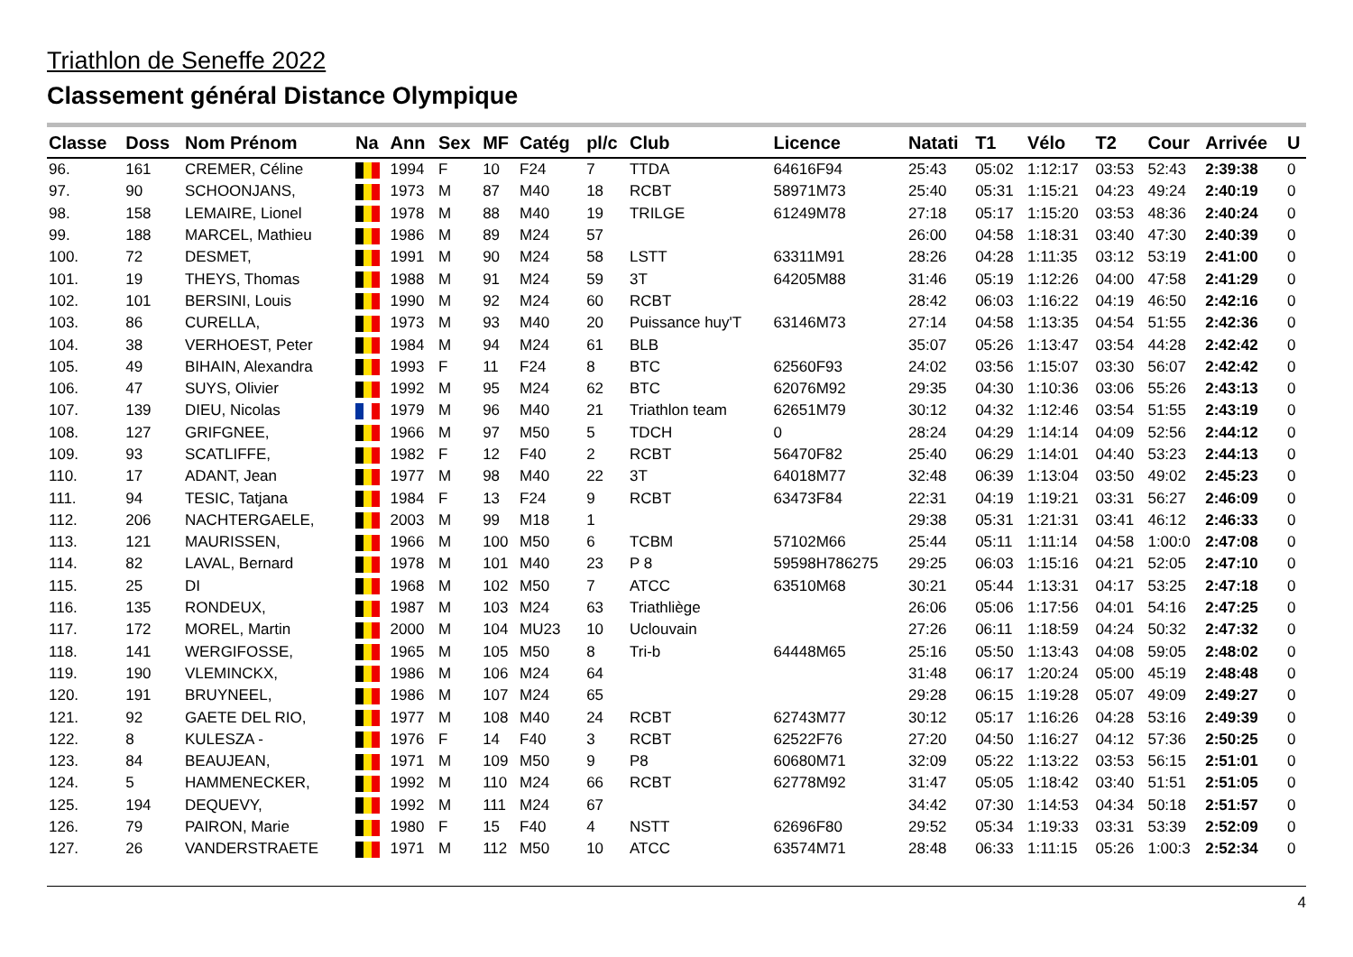Triathlon de Seneffe 2022
Classement général Distance Olympique
| Classe | Doss | Nom Prénom | Na | Ann | Sex | MF | Catég | pl/c | Club | Licence | Natati | T1 | Vélo | T2 | Cour | Arrivée | U |
| --- | --- | --- | --- | --- | --- | --- | --- | --- | --- | --- | --- | --- | --- | --- | --- | --- | --- |
| 96. | 161 | CREMER, Céline | | 1994 | F | 10 | F24 | 7 | TTDA | 64616F94 | 25:43 | 05:02 | 1:12:17 | 03:53 | 52:43 | 2:39:38 | 0 |
| 97. | 90 | SCHOONJANS, | | 1973 | M | 87 | M40 | 18 | RCBT | 58971M73 | 25:40 | 05:31 | 1:15:21 | 04:23 | 49:24 | 2:40:19 | 0 |
| 98. | 158 | LEMAIRE, Lionel | | 1978 | M | 88 | M40 | 19 | TRILGE | 61249M78 | 27:18 | 05:17 | 1:15:20 | 03:53 | 48:36 | 2:40:24 | 0 |
| 99. | 188 | MARCEL, Mathieu | | 1986 | M | 89 | M24 | 57 | | | 26:00 | 04:58 | 1:18:31 | 03:40 | 47:30 | 2:40:39 | 0 |
| 100. | 72 | DESMET, | | 1991 | M | 90 | M24 | 58 | LSTT | 63311M91 | 28:26 | 04:28 | 1:11:35 | 03:12 | 53:19 | 2:41:00 | 0 |
| 101. | 19 | THEYS, Thomas | | 1988 | M | 91 | M24 | 59 | 3T | 64205M88 | 31:46 | 05:19 | 1:12:26 | 04:00 | 47:58 | 2:41:29 | 0 |
| 102. | 101 | BERSINI, Louis | | 1990 | M | 92 | M24 | 60 | RCBT | | 28:42 | 06:03 | 1:16:22 | 04:19 | 46:50 | 2:42:16 | 0 |
| 103. | 86 | CURELLA, | | 1973 | M | 93 | M40 | 20 | Puissance huy'T | 63146M73 | 27:14 | 04:58 | 1:13:35 | 04:54 | 51:55 | 2:42:36 | 0 |
| 104. | 38 | VERHOEST, Peter | | 1984 | M | 94 | M24 | 61 | BLB | | 35:07 | 05:26 | 1:13:47 | 03:54 | 44:28 | 2:42:42 | 0 |
| 105. | 49 | BIHAIN, Alexandra | | 1993 | F | 11 | F24 | 8 | BTC | 62560F93 | 24:02 | 03:56 | 1:15:07 | 03:30 | 56:07 | 2:42:42 | 0 |
| 106. | 47 | SUYS, Olivier | | 1992 | M | 95 | M24 | 62 | BTC | 62076M92 | 29:35 | 04:30 | 1:10:36 | 03:06 | 55:26 | 2:43:13 | 0 |
| 107. | 139 | DIEU, Nicolas | | 1979 | M | 96 | M40 | 21 | Triathlon team | 62651M79 | 30:12 | 04:32 | 1:12:46 | 03:54 | 51:55 | 2:43:19 | 0 |
| 108. | 127 | GRIFGNEE, | | 1966 | M | 97 | M50 | 5 | TDCH | 0 | 28:24 | 04:29 | 1:14:14 | 04:09 | 52:56 | 2:44:12 | 0 |
| 109. | 93 | SCATLIFFE, | | 1982 | F | 12 | F40 | 2 | RCBT | 56470F82 | 25:40 | 06:29 | 1:14:01 | 04:40 | 53:23 | 2:44:13 | 0 |
| 110. | 17 | ADANT, Jean | | 1977 | M | 98 | M40 | 22 | 3T | 64018M77 | 32:48 | 06:39 | 1:13:04 | 03:50 | 49:02 | 2:45:23 | 0 |
| 111. | 94 | TESIC, Tatjana | | 1984 | F | 13 | F24 | 9 | RCBT | 63473F84 | 22:31 | 04:19 | 1:19:21 | 03:31 | 56:27 | 2:46:09 | 0 |
| 112. | 206 | NACHTERGAELE, | | 2003 | M | 99 | M18 | 1 | | | 29:38 | 05:31 | 1:21:31 | 03:41 | 46:12 | 2:46:33 | 0 |
| 113. | 121 | MAURISSEN, | | 1966 | M | 100 | M50 | 6 | TCBM | 57102M66 | 25:44 | 05:11 | 1:11:14 | 04:58 | 1:00:0 | 2:47:08 | 0 |
| 114. | 82 | LAVAL, Bernard | | 1978 | M | 101 | M40 | 23 | P 8 | 59598H786275 | 29:25 | 06:03 | 1:15:16 | 04:21 | 52:05 | 2:47:10 | 0 |
| 115. | 25 | DI | | 1968 | M | 102 | M50 | 7 | ATCC | 63510M68 | 30:21 | 05:44 | 1:13:31 | 04:17 | 53:25 | 2:47:18 | 0 |
| 116. | 135 | RONDEUX, | | 1987 | M | 103 | M24 | 63 | Triathliège | | 26:06 | 05:06 | 1:17:56 | 04:01 | 54:16 | 2:47:25 | 0 |
| 117. | 172 | MOREL, Martin | | 2000 | M | 104 | MU23 | 10 | Uclouvain | | 27:26 | 06:11 | 1:18:59 | 04:24 | 50:32 | 2:47:32 | 0 |
| 118. | 141 | WERGIFOSSE, | | 1965 | M | 105 | M50 | 8 | Tri-b | 64448M65 | 25:16 | 05:50 | 1:13:43 | 04:08 | 59:05 | 2:48:02 | 0 |
| 119. | 190 | VLEMINCKX, | | 1986 | M | 106 | M24 | 64 | | | 31:48 | 06:17 | 1:20:24 | 05:00 | 45:19 | 2:48:48 | 0 |
| 120. | 191 | BRUYNEEL, | | 1986 | M | 107 | M24 | 65 | | | 29:28 | 06:15 | 1:19:28 | 05:07 | 49:09 | 2:49:27 | 0 |
| 121. | 92 | GAETE DEL RIO, | | 1977 | M | 108 | M40 | 24 | RCBT | 62743M77 | 30:12 | 05:17 | 1:16:26 | 04:28 | 53:16 | 2:49:39 | 0 |
| 122. | 8 | KULESZA - | | 1976 | F | 14 | F40 | 3 | RCBT | 62522F76 | 27:20 | 04:50 | 1:16:27 | 04:12 | 57:36 | 2:50:25 | 0 |
| 123. | 84 | BEAUJEAN, | | 1971 | M | 109 | M50 | 9 | P8 | 60680M71 | 32:09 | 05:22 | 1:13:22 | 03:53 | 56:15 | 2:51:01 | 0 |
| 124. | 5 | HAMMENECKER, | | 1992 | M | 110 | M24 | 66 | RCBT | 62778M92 | 31:47 | 05:05 | 1:18:42 | 03:40 | 51:51 | 2:51:05 | 0 |
| 125. | 194 | DEQUEVY, | | 1992 | M | 111 | M24 | 67 | | | 34:42 | 07:30 | 1:14:53 | 04:34 | 50:18 | 2:51:57 | 0 |
| 126. | 79 | PAIRON, Marie | | 1980 | F | 15 | F40 | 4 | NSTT | 62696F80 | 29:52 | 05:34 | 1:19:33 | 03:31 | 53:39 | 2:52:09 | 0 |
| 127. | 26 | VANDERSTRAETE | | 1971 | M | 112 | M50 | 10 | ATCC | 63574M71 | 28:48 | 06:33 | 1:11:15 | 05:26 | 1:00:3 | 2:52:34 | 0 |
4